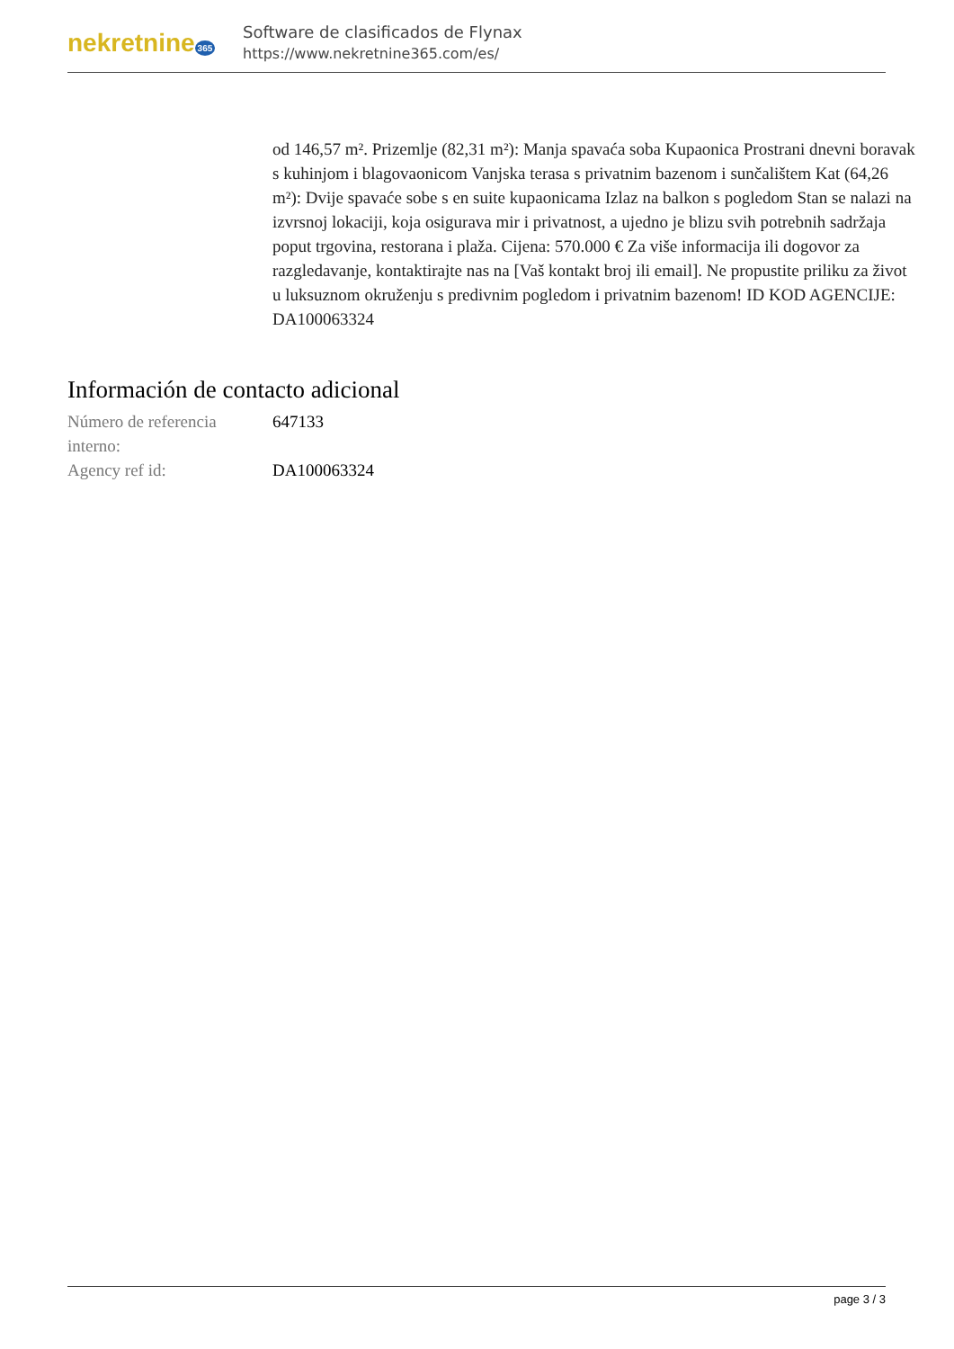nekretnine 365
Software de clasificados de Flynax
https://www.nekretnine365.com/es/
od 146,57 m². Prizemlje (82,31 m²): Manja spavaća soba Kupaonica Prostrani dnevni boravak s kuhinjom i blagovaonicom Vanjska terasa s privatnim bazenom i sunčalištem Kat (64,26 m²): Dvije spavaće sobe s en suite kupaonicama Izlaz na balkon s pogledom Stan se nalazi na izvrsnoj lokaciji, koja osigurava mir i privatnost, a ujedno je blizu svih potrebnih sadržaja poput trgovina, restorana i plaža. Cijena: 570.000 € Za više informacija ili dogovor za razgledavanje, kontaktirajte nas na [Vaš kontakt broj ili email]. Ne propustite priliku za život u luksuznom okruženju s predivnim pogledom i privatnim bazenom! ID KOD AGENCIJE: DA100063324
Información de contacto adicional
| Número de referencia interno: | 647133 |
| Agency ref id: | DA100063324 |
page 3 / 3